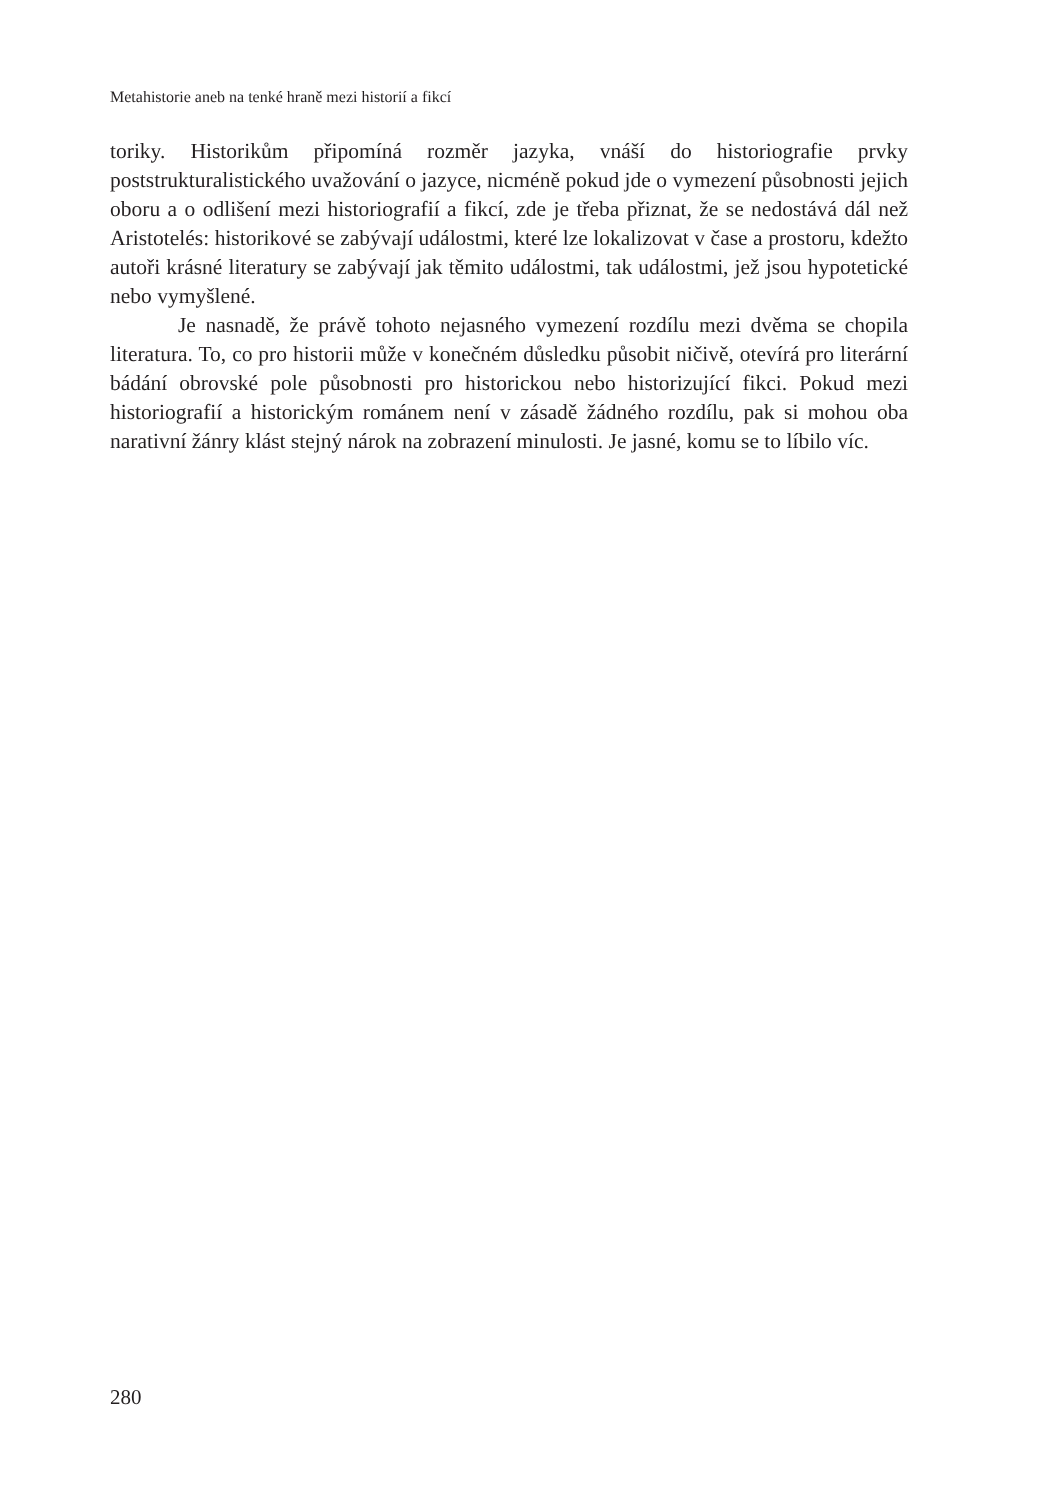Metahistorie aneb na tenké hraně mezi historií a fikcí
toriky. Historikům připomíná rozměr jazyka, vnáší do historiografie prvky poststrukturalistického uvažování o jazyce, nicméně pokud jde o vymezení působnosti jejich oboru a o odlišení mezi historiografií a fikcí, zde je třeba přiznat, že se nedostává dál než Aristotelés: historikové se zabývají událostmi, které lze lokalizovat v čase a prostoru, kdežto autoři krásné literatury se zabývají jak těmito událostmi, tak událostmi, jež jsou hypotetické nebo vymyšlené.
Je nasnadě, že právě tohoto nejasného vymezení rozdílu mezi dvěma se chopila literatura. To, co pro historii může v konečném důsledku působit ničivě, otevírá pro literární bádání obrovské pole působnosti pro historickou nebo historizující fikci. Pokud mezi historiografií a historickým románem není v zásadě žádného rozdílu, pak si mohou oba narativní žánry klást stejný nárok na zobrazení minulosti. Je jasné, komu se to líbilo víc.
280